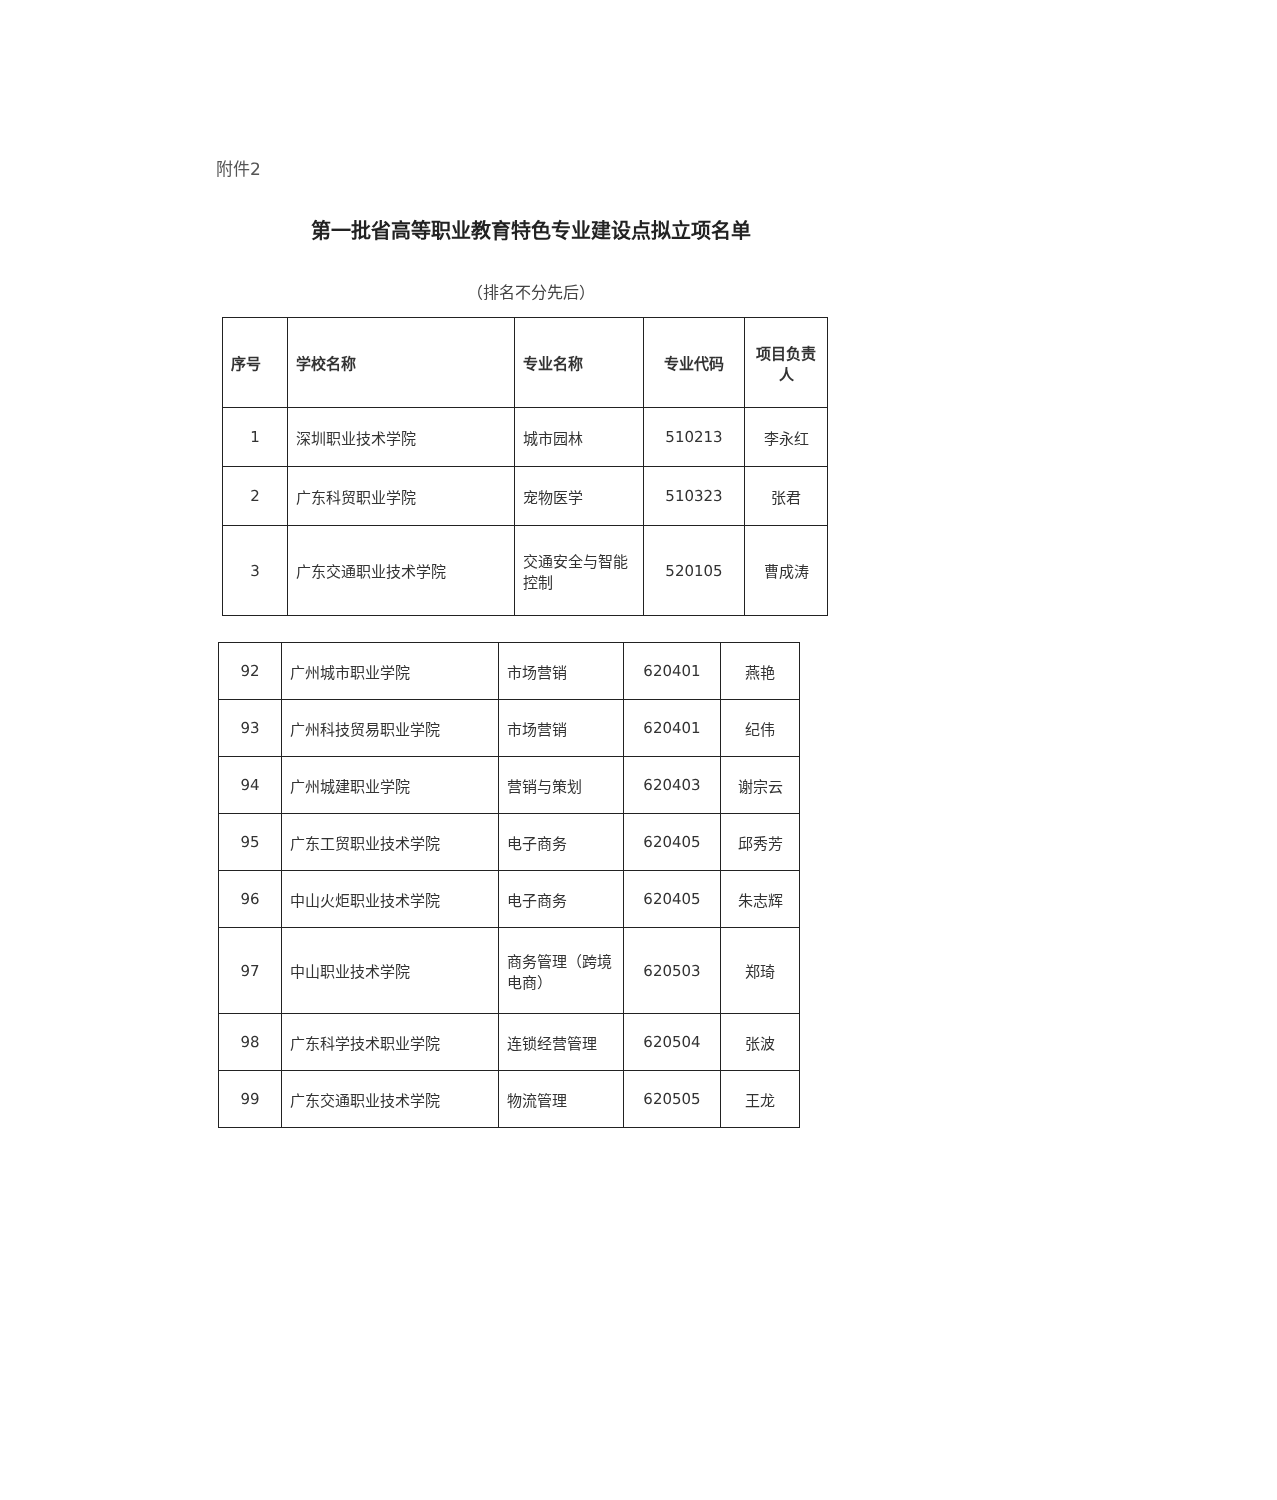附件2
第一批省高等职业教育特色专业建设点拟立项名单
（排名不分先后）
| 序号 | 学校名称 | 专业名称 | 专业代码 | 项目负责人 |
| --- | --- | --- | --- | --- |
| 1 | 深圳职业技术学院 | 城市园林 | 510213 | 李永红 |
| 2 | 广东科贸职业学院 | 宠物医学 | 510323 | 张君 |
| 3 | 广东交通职业技术学院 | 交通安全与智能控制 | 520105 | 曹成涛 |
| 92 | 广州城市职业学院 | 市场营销 | 620401 | 燕艳 |
| 93 | 广州科技贸易职业学院 | 市场营销 | 620401 | 纪伟 |
| 94 | 广州城建职业学院 | 营销与策划 | 620403 | 谢宗云 |
| 95 | 广东工贸职业技术学院 | 电子商务 | 620405 | 邱秀芳 |
| 96 | 中山火炬职业技术学院 | 电子商务 | 620405 | 朱志辉 |
| 97 | 中山职业技术学院 | 商务管理（跨境电商） | 620503 | 郑琦 |
| 98 | 广东科学技术职业学院 | 连锁经营管理 | 620504 | 张波 |
| 99 | 广东交通职业技术学院 | 物流管理 | 620505 | 王龙 |